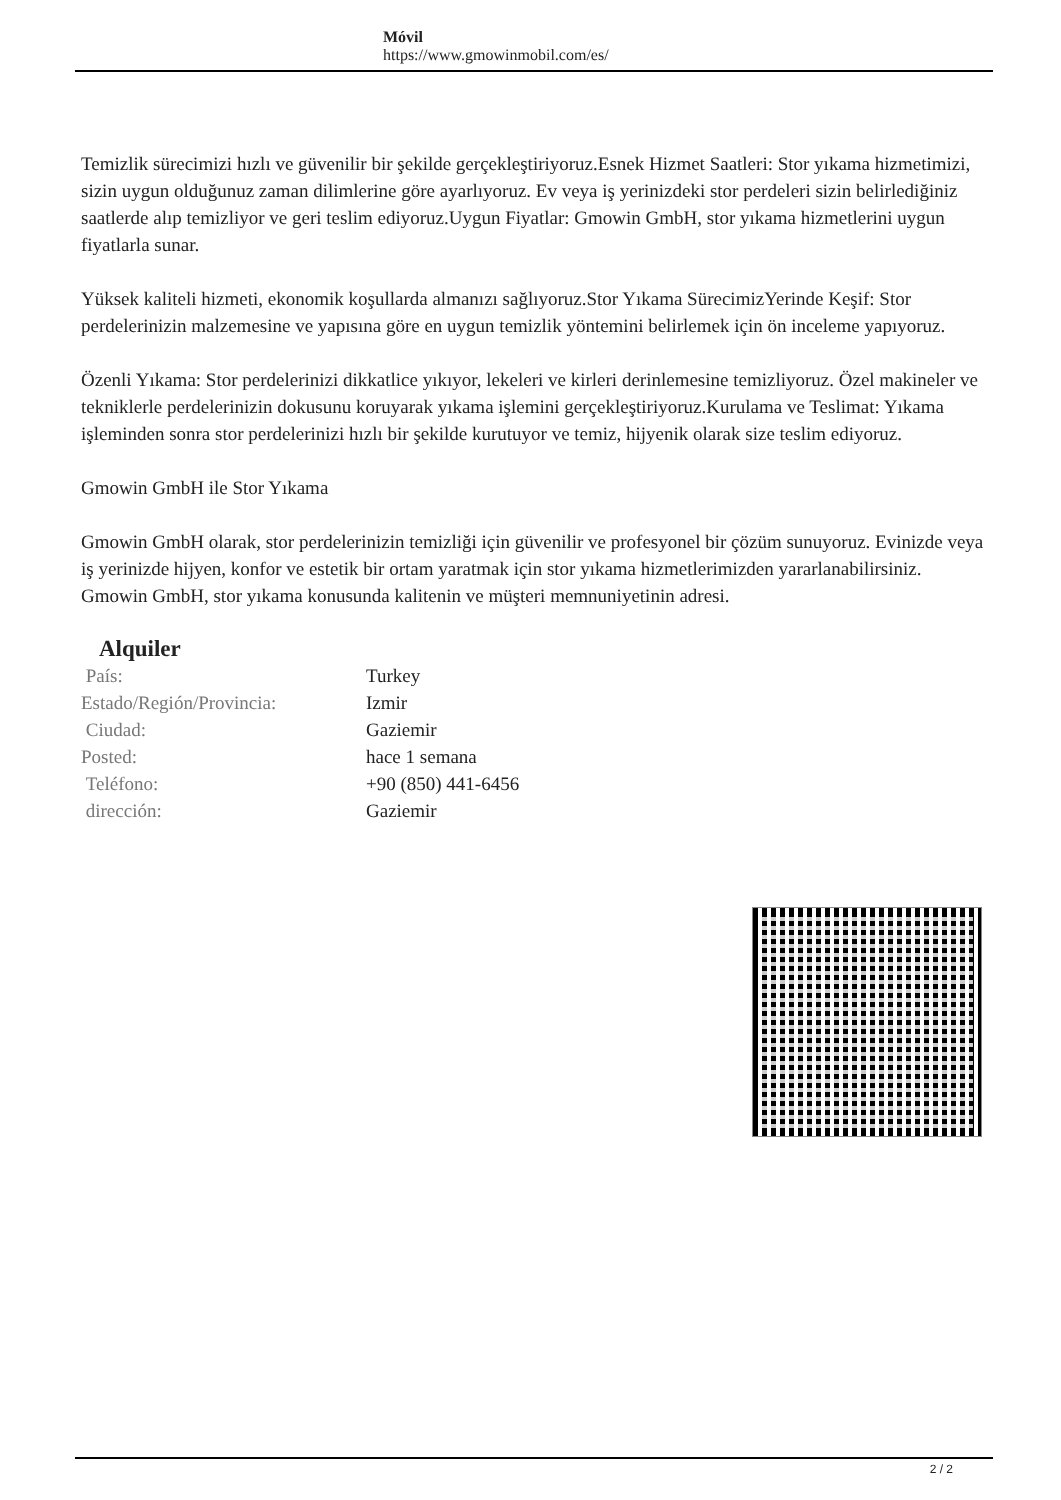Móvil
https://www.gmowinmobil.com/es/
Temizlik sürecimizi hızlı ve güvenilir bir şekilde gerçekleştiriyoruz.Esnek Hizmet Saatleri: Stor yıkama hizmetimizi, sizin uygun olduğunuz zaman dilimlerine göre ayarlıyoruz. Ev veya iş yerinizdeki stor perdeleri sizin belirlediğiniz saatlerde alıp temizliyor ve geri teslim ediyoruz.Uygun Fiyatlar: Gmowin GmbH, stor yıkama hizmetlerini uygun fiyatlarla sunar.
Yüksek kaliteli hizmeti, ekonomik koşullarda almanızı sağlıyoruz.Stor Yıkama SürecimizYerinde Keşif: Stor perdelerinizin malzemesine ve yapısına göre en uygun temizlik yöntemini belirlemek için ön inceleme yapıyoruz.
Özenli Yıkama: Stor perdelerinizi dikkatlice yıkıyor, lekeleri ve kirleri derinlemesine temizliyoruz. Özel makineler ve tekniklerle perdelerinizin dokusunu koruyarak yıkama işlemini gerçekleştiriyoruz.Kurulama ve Teslimat: Yıkama işleminden sonra stor perdelerinizi hızlı bir şekilde kurutuyor ve temiz, hijyenik olarak size teslim ediyoruz.
Gmowin GmbH ile Stor Yıkama
Gmowin GmbH olarak, stor perdelerinizin temizliği için güvenilir ve profesyonel bir çözüm sunuyoruz. Evinizde veya iş yerinizde hijyen, konfor ve estetik bir ortam yaratmak için stor yıkama hizmetlerimizden yararlanabilirsiniz. Gmowin GmbH, stor yıkama konusunda kalitenin ve müşteri memnuniyetinin adresi.
Alquiler
| País: | Turkey |
| Estado/Región/Provincia: | Izmir |
| Ciudad: | Gaziemir |
| Posted: | hace 1 semana |
| Teléfono: | +90 (850) 441-6456 |
| dirección: | Gaziemir |
2 / 2